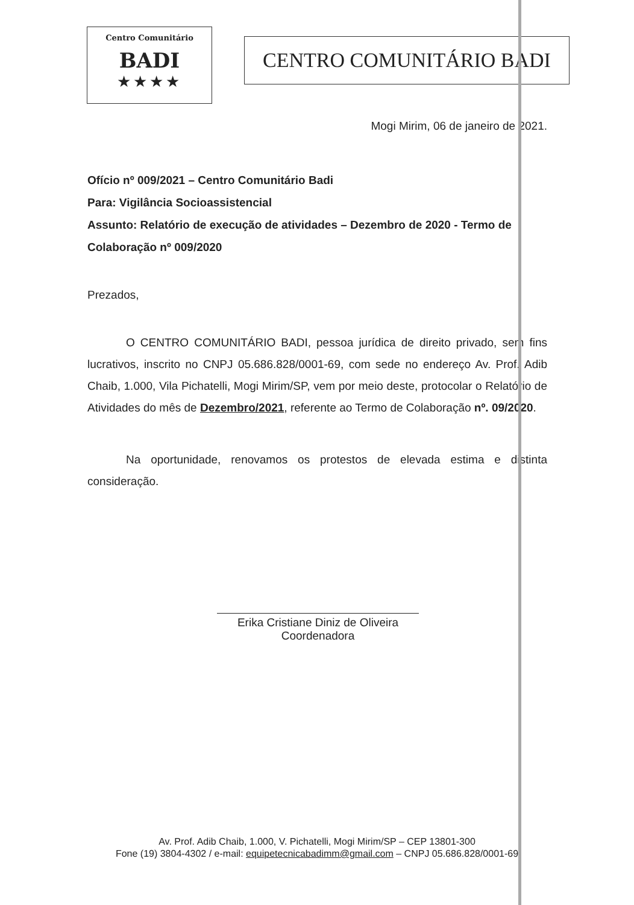Centro Comunitário
BADI
★★★★
CENTRO COMUNITÁRIO BADI
Mogi Mirim, 06 de janeiro de 2021.
Ofício nº 009/2021 – Centro Comunitário Badi
Para: Vigilância Socioassistencial
Assunto: Relatório de execução de atividades – Dezembro de 2020 - Termo de Colaboração nº 009/2020
Prezados,
O CENTRO COMUNITÁRIO BADI, pessoa jurídica de direito privado, sem fins lucrativos, inscrito no CNPJ 05.686.828/0001-69, com sede no endereço Av. Prof. Adib Chaib, 1.000, Vila Pichatelli, Mogi Mirim/SP, vem por meio deste, protocolar o Relatório de Atividades do mês de Dezembro/2021, referente ao Termo de Colaboração nº. 09/2020.
Na oportunidade, renovamos os protestos de elevada estima e distinta consideração.
Erika Cristiane Diniz de Oliveira
Coordenadora
Av. Prof. Adib Chaib, 1.000, V. Pichatelli, Mogi Mirim/SP – CEP 13801-300
Fone (19) 3804-4302 / e-mail: equipetecnicabadimm@gmail.com – CNPJ 05.686.828/0001-69